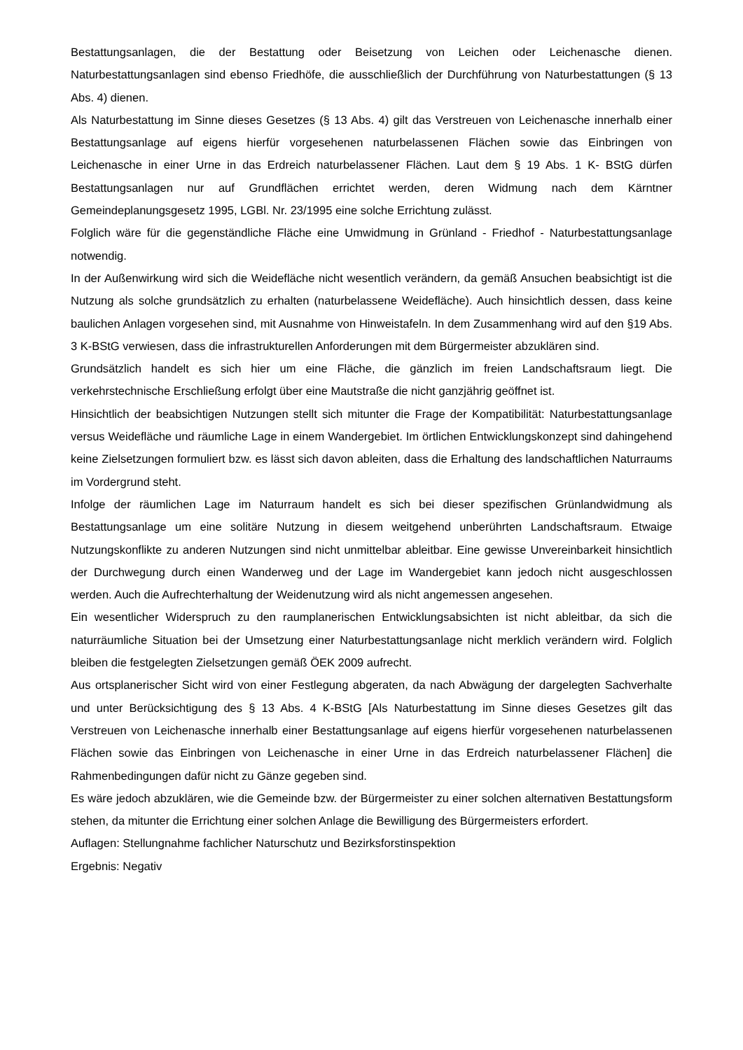Bestattungsanlagen, die der Bestattung oder Beisetzung von Leichen oder Leichenasche dienen. Naturbestattungsanlagen sind ebenso Friedhöfe, die ausschließlich der Durchführung von Naturbestattungen (§ 13 Abs. 4) dienen.
Als Naturbestattung im Sinne dieses Gesetzes (§ 13 Abs. 4) gilt das Verstreuen von Leichenasche innerhalb einer Bestattungsanlage auf eigens hierfür vorgesehenen naturbelassenen Flächen sowie das Einbringen von Leichenasche in einer Urne in das Erdreich naturbelassener Flächen. Laut dem § 19 Abs. 1 K- BStG dürfen Bestattungsanlagen nur auf Grundflächen errichtet werden, deren Widmung nach dem Kärntner Gemeindeplanungsgesetz 1995, LGBl. Nr. 23/1995 eine solche Errichtung zulässt.
Folglich wäre für die gegenständliche Fläche eine Umwidmung in Grünland - Friedhof - Naturbestattungsanlage notwendig.
In der Außenwirkung wird sich die Weidefläche nicht wesentlich verändern, da gemäß Ansuchen beabsichtigt ist die Nutzung als solche grundsätzlich zu erhalten (naturbelassene Weidefläche). Auch hinsichtlich dessen, dass keine baulichen Anlagen vorgesehen sind, mit Ausnahme von Hinweistafeln. In dem Zusammenhang wird auf den §19 Abs. 3 K-BStG verwiesen, dass die infrastrukturellen Anforderungen mit dem Bürgermeister abzuklären sind.
Grundsätzlich handelt es sich hier um eine Fläche, die gänzlich im freien Landschaftsraum liegt. Die verkehrstechnische Erschließung erfolgt über eine Mautstraße die nicht ganzjährig geöffnet ist.
Hinsichtlich der beabsichtigen Nutzungen stellt sich mitunter die Frage der Kompatibilität: Naturbestattungsanlage versus Weidefläche und räumliche Lage in einem Wandergebiet. Im örtlichen Entwicklungskonzept sind dahingehend keine Zielsetzungen formuliert bzw. es lässt sich davon ableiten, dass die Erhaltung des landschaftlichen Naturraums im Vordergrund steht.
Infolge der räumlichen Lage im Naturraum handelt es sich bei dieser spezifischen Grünlandwidmung als Bestattungsanlage um eine solitäre Nutzung in diesem weitgehend unberührten Landschaftsraum. Etwaige Nutzungskonflikte zu anderen Nutzungen sind nicht unmittelbar ableitbar. Eine gewisse Unvereinbarkeit hinsichtlich der Durchwegung durch einen Wanderweg und der Lage im Wandergebiet kann jedoch nicht ausgeschlossen werden. Auch die Aufrechterhaltung der Weidenutzung wird als nicht angemessen angesehen.
Ein wesentlicher Widerspruch zu den raumplanerischen Entwicklungsabsichten ist nicht ableitbar, da sich die naturräumliche Situation bei der Umsetzung einer Naturbestattungsanlage nicht merklich verändern wird. Folglich bleiben die festgelegten Zielsetzungen gemäß ÖEK 2009 aufrecht.
Aus ortsplanerischer Sicht wird von einer Festlegung abgeraten, da nach Abwägung der dargelegten Sachverhalte und unter Berücksichtigung des § 13 Abs. 4 K-BStG [Als Naturbestattung im Sinne dieses Gesetzes gilt das Verstreuen von Leichenasche innerhalb einer Bestattungsanlage auf eigens hierfür vorgesehenen naturbelassenen Flächen sowie das Einbringen von Leichenasche in einer Urne in das Erdreich naturbelassener Flächen] die Rahmenbedingungen dafür nicht zu Gänze gegeben sind.
Es wäre jedoch abzuklären, wie die Gemeinde bzw. der Bürgermeister zu einer solchen alternativen Bestattungsform stehen, da mitunter die Errichtung einer solchen Anlage die Bewilligung des Bürgermeisters erfordert.
Auflagen: Stellungnahme fachlicher Naturschutz und Bezirksforstinspektion
Ergebnis: Negativ